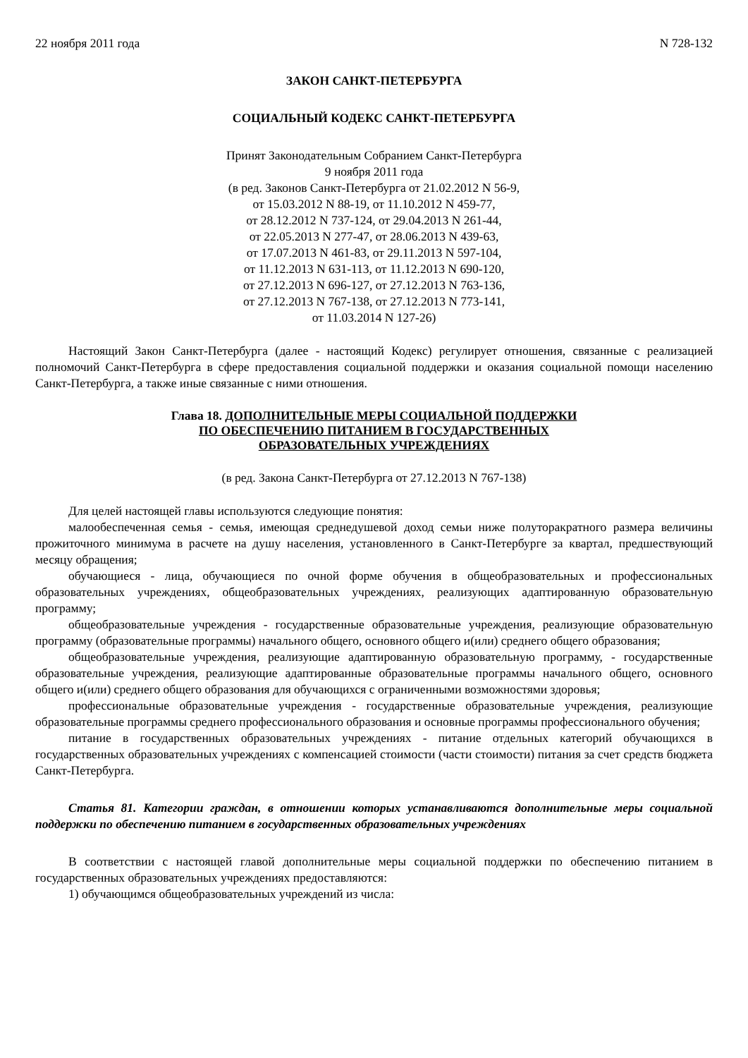22 ноября 2011 года N 728-132
ЗАКОН САНКТ-ПЕТЕРБУРГА
СОЦИАЛЬНЫЙ КОДЕКС САНКТ-ПЕТЕРБУРГА
Принят Законодательным Собранием Санкт-Петербурга
9 ноября 2011 года
(в ред. Законов Санкт-Петербурга от 21.02.2012 N 56-9,
от 15.03.2012 N 88-19, от 11.10.2012 N 459-77,
от 28.12.2012 N 737-124, от 29.04.2013 N 261-44,
от 22.05.2013 N 277-47, от 28.06.2013 N 439-63,
от 17.07.2013 N 461-83, от 29.11.2013 N 597-104,
от 11.12.2013 N 631-113, от 11.12.2013 N 690-120,
от 27.12.2013 N 696-127, от 27.12.2013 N 763-136,
от 27.12.2013 N 767-138, от 27.12.2013 N 773-141,
от 11.03.2014 N 127-26)
Настоящий Закон Санкт-Петербурга (далее - настоящий Кодекс) регулирует отношения, связанные с реализацией полномочий Санкт-Петербурга в сфере предоставления социальной поддержки и оказания социальной помощи населению Санкт-Петербурга, а также иные связанные с ними отношения.
Глава 18. ДОПОЛНИТЕЛЬНЫЕ МЕРЫ СОЦИАЛЬНОЙ ПОДДЕРЖКИ
ПО ОБЕСПЕЧЕНИЮ ПИТАНИЕМ В ГОСУДАРСТВЕННЫХ
ОБРАЗОВАТЕЛЬНЫХ УЧРЕЖДЕНИЯХ
(в ред. Закона Санкт-Петербурга от 27.12.2013 N 767-138)
Для целей настоящей главы используются следующие понятия:
малообеспеченная семья - семья, имеющая среднедушевой доход семьи ниже полуторакратного размера величины прожиточного минимума в расчете на душу населения, установленного в Санкт-Петербурге за квартал, предшествующий месяцу обращения;
обучающиеся - лица, обучающиеся по очной форме обучения в общеобразовательных и профессиональных образовательных учреждениях, общеобразовательных учреждениях, реализующих адаптированную образовательную программу;
общеобразовательные учреждения - государственные образовательные учреждения, реализующие образовательную программу (образовательные программы) начального общего, основного общего и(или) среднего общего образования;
общеобразовательные учреждения, реализующие адаптированную образовательную программу, - государственные образовательные учреждения, реализующие адаптированные образовательные программы начального общего, основного общего и(или) среднего общего образования для обучающихся с ограниченными возможностями здоровья;
профессиональные образовательные учреждения - государственные образовательные учреждения, реализующие образовательные программы среднего профессионального образования и основные программы профессионального обучения;
питание в государственных образовательных учреждениях - питание отдельных категорий обучающихся в государственных образовательных учреждениях с компенсацией стоимости (части стоимости) питания за счет средств бюджета Санкт-Петербурга.
Статья 81. Категории граждан, в отношении которых устанавливаются дополнительные меры социальной поддержки по обеспечению питанием в государственных образовательных учреждениях
В соответствии с настоящей главой дополнительные меры социальной поддержки по обеспечению питанием в государственных образовательных учреждениях предоставляются:
1) обучающимся общеобразовательных учреждений из числа: